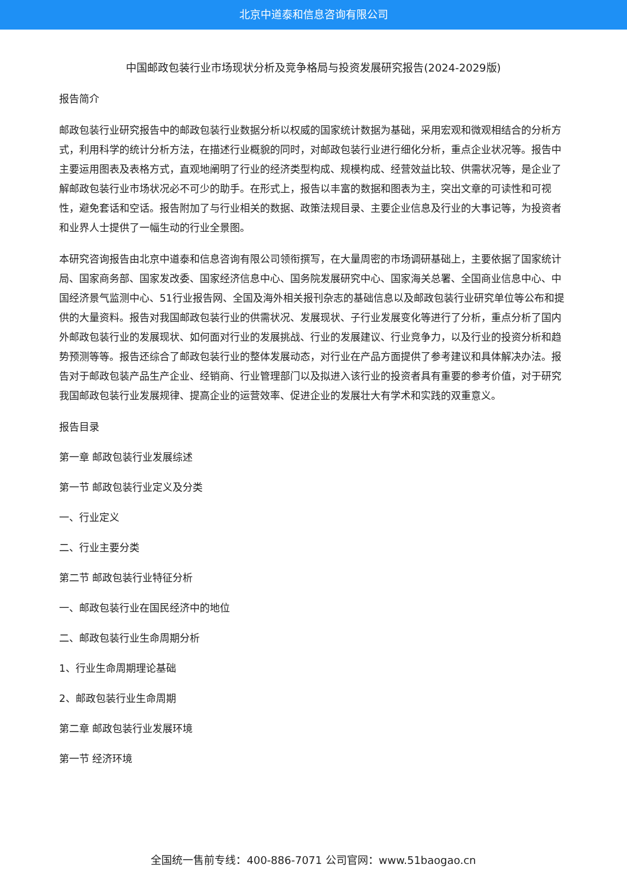北京中道泰和信息咨询有限公司
中国邮政包装行业市场现状分析及竞争格局与投资发展研究报告(2024-2029版)
报告简介
邮政包装行业研究报告中的邮政包装行业数据分析以权威的国家统计数据为基础，采用宏观和微观相结合的分析方式，利用科学的统计分析方法，在描述行业概貌的同时，对邮政包装行业进行细化分析，重点企业状况等。报告中主要运用图表及表格方式，直观地阐明了行业的经济类型构成、规模构成、经营效益比较、供需状况等，是企业了解邮政包装行业市场状况必不可少的助手。在形式上，报告以丰富的数据和图表为主，突出文章的可读性和可视性，避免套话和空话。报告附加了与行业相关的数据、政策法规目录、主要企业信息及行业的大事记等，为投资者和业界人士提供了一幅生动的行业全景图。
本研究咨询报告由北京中道泰和信息咨询有限公司领衔撰写，在大量周密的市场调研基础上，主要依据了国家统计局、国家商务部、国家发改委、国家经济信息中心、国务院发展研究中心、国家海关总署、全国商业信息中心、中国经济景气监测中心、51行业报告网、全国及海外相关报刊杂志的基础信息以及邮政包装行业研究单位等公布和提供的大量资料。报告对我国邮政包装行业的供需状况、发展现状、子行业发展变化等进行了分析，重点分析了国内外邮政包装行业的发展现状、如何面对行业的发展挑战、行业的发展建议、行业竞争力，以及行业的投资分析和趋势预测等等。报告还综合了邮政包装行业的整体发展动态，对行业在产品方面提供了参考建议和具体解决办法。报告对于邮政包装产品生产企业、经销商、行业管理部门以及拟进入该行业的投资者具有重要的参考价值，对于研究我国邮政包装行业发展规律、提高企业的运营效率、促进企业的发展壮大有学术和实践的双重意义。
报告目录
第一章 邮政包装行业发展综述
第一节 邮政包装行业定义及分类
一、行业定义
二、行业主要分类
第二节 邮政包装行业特征分析
一、邮政包装行业在国民经济中的地位
二、邮政包装行业生命周期分析
1、行业生命周期理论基础
2、邮政包装行业生命周期
第二章 邮政包装行业发展环境
第一节 经济环境
全国统一售前专线：400-886-7071 公司官网：www.51baogao.cn